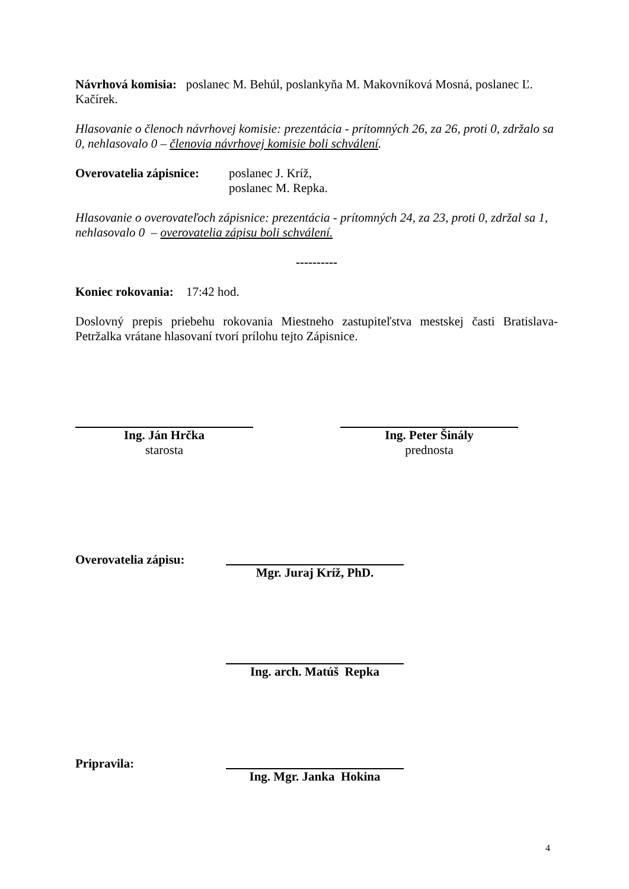Návrhová komisia: poslanec M. Behúl, poslankyňa M. Makovníková Mosná, poslanec Ľ. Kačírek.
Hlasovanie o členoch návrhovej komisie: prezentácia - prítomných 26, za 26, proti 0, zdržalo sa 0, nehlasovalo 0 – členovia návrhovej komisie boli schválení.
Overovatelia zápisnice:
poslanec J. Kríž,
poslanec M. Repka.
Hlasovanie o overovateľoch zápisnice: prezentácia - prítomných 24, za 23, proti 0, zdržal sa 1, nehlasovalo 0 – overovatelia zápisu boli schválení.
----------
Koniec rokovania: 17:42 hod.
Doslovný prepis priebehu rokovania Miestneho zastupiteľstva mestskej časti Bratislava-Petržalka vrátane hlasovaní tvorí prílohu tejto Zápisnice.
Ing. Ján Hrčka
starosta
Ing. Peter Šinály
prednosta
Overovatelia zápisu:
Mgr. Juraj Kríž, PhD.
Ing. arch. Matúš Repka
Pripravila:
Ing. Mgr. Janka Hokina
4